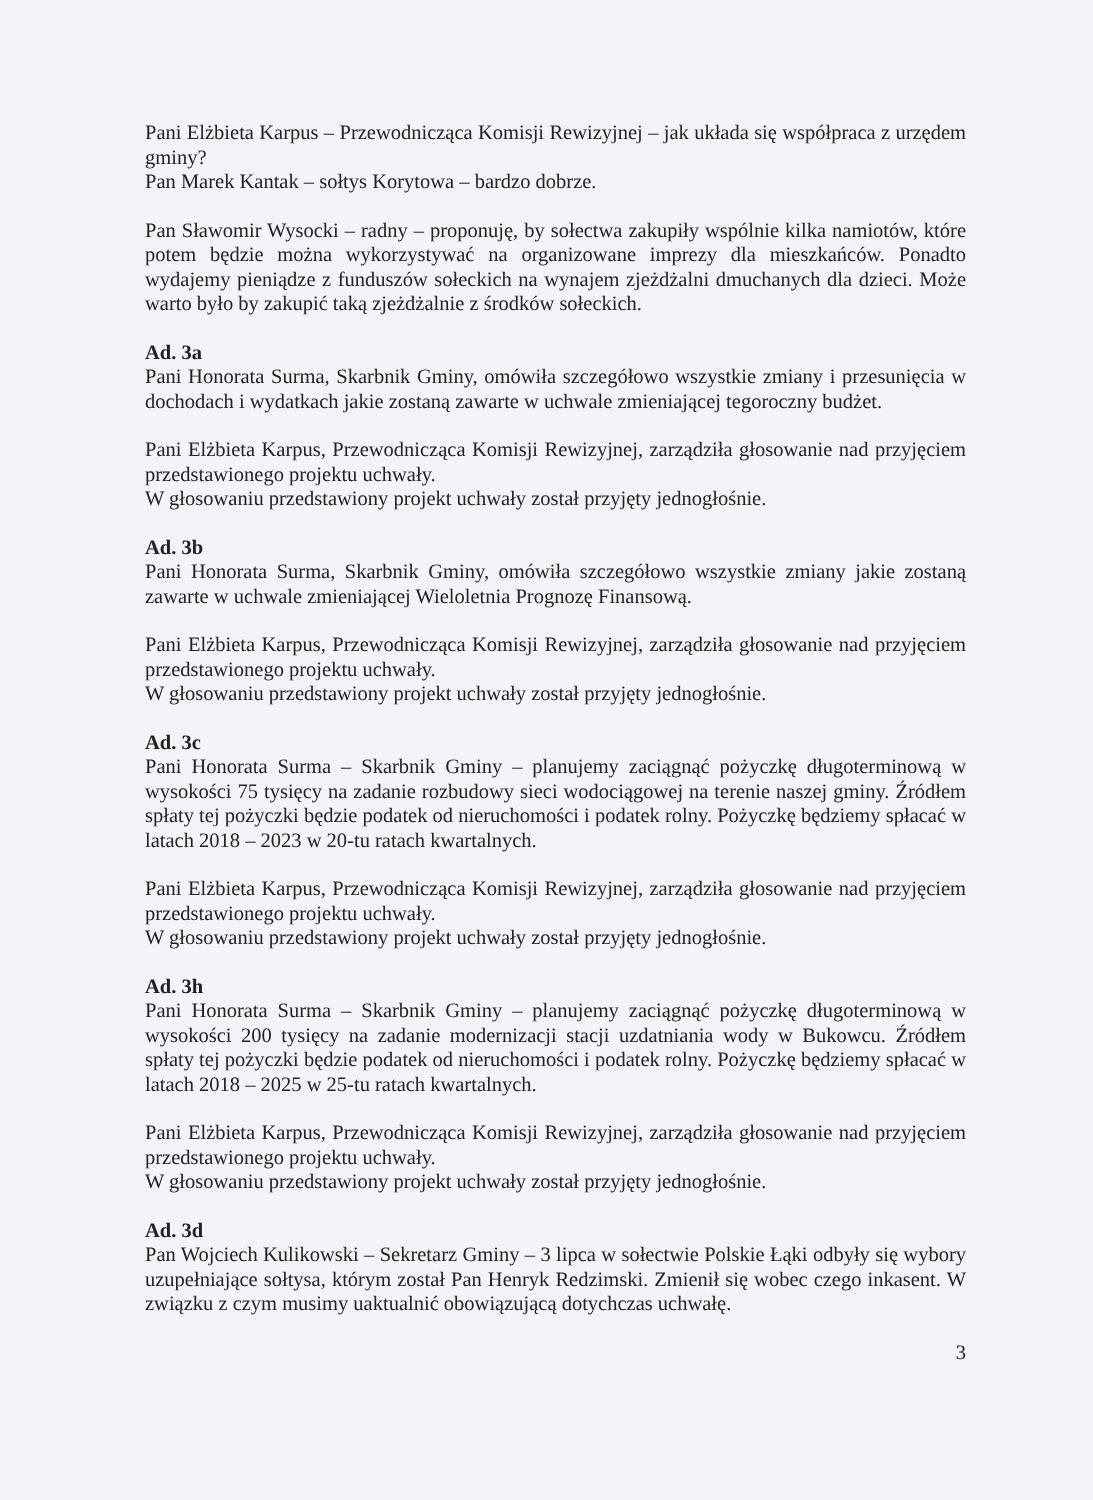Pani Elżbieta Karpus – Przewodnicząca Komisji Rewizyjnej – jak układa się współpraca z urzędem gminy?
Pan Marek Kantak – sołtys Korytowa – bardzo dobrze.
Pan Sławomir Wysocki – radny – proponuję, by sołectwa zakupiły wspólnie kilka namiotów, które potem będzie można wykorzystywać na organizowane imprezy dla mieszkańców. Ponadto wydajemy pieniądze z funduszów sołeckich na wynajem zjeżdżalni dmuchanych dla dzieci. Może warto było by zakupić taką zjeżdżalnie z środków sołeckich.
Ad. 3a
Pani Honorata Surma, Skarbnik Gminy, omówiła szczegółowo wszystkie zmiany i przesunięcia w dochodach i wydatkach jakie zostaną zawarte w uchwale zmieniającej tegoroczny budżet.
Pani Elżbieta Karpus, Przewodnicząca Komisji Rewizyjnej, zarządziła głosowanie nad przyjęciem przedstawionego projektu uchwały.
W głosowaniu przedstawiony projekt uchwały został przyjęty jednogłośnie.
Ad. 3b
Pani Honorata Surma, Skarbnik Gminy, omówiła szczegółowo wszystkie zmiany jakie zostaną zawarte w uchwale zmieniającej Wieloletnia Prognozę Finansową.
Pani Elżbieta Karpus, Przewodnicząca Komisji Rewizyjnej, zarządziła głosowanie nad przyjęciem przedstawionego projektu uchwały.
W głosowaniu przedstawiony projekt uchwały został przyjęty jednogłośnie.
Ad. 3c
Pani Honorata Surma – Skarbnik Gminy – planujemy zaciągnąć pożyczkę długoterminową w wysokości 75 tysięcy na zadanie rozbudowy sieci wodociągowej na terenie naszej gminy. Źródłem spłaty tej pożyczki będzie podatek od nieruchomości i podatek rolny. Pożyczkę będziemy spłacać w latach 2018 – 2023 w 20-tu ratach kwartalnych.
Pani Elżbieta Karpus, Przewodnicząca Komisji Rewizyjnej, zarządziła głosowanie nad przyjęciem przedstawionego projektu uchwały.
W głosowaniu przedstawiony projekt uchwały został przyjęty jednogłośnie.
Ad. 3h
Pani Honorata Surma – Skarbnik Gminy – planujemy zaciągnąć pożyczkę długoterminową w wysokości 200 tysięcy na zadanie modernizacji stacji uzdatniania wody w Bukowcu. Źródłem spłaty tej pożyczki będzie podatek od nieruchomości i podatek rolny. Pożyczkę będziemy spłacać w latach 2018 – 2025 w 25-tu ratach kwartalnych.
Pani Elżbieta Karpus, Przewodnicząca Komisji Rewizyjnej, zarządziła głosowanie nad przyjęciem przedstawionego projektu uchwały.
W głosowaniu przedstawiony projekt uchwały został przyjęty jednogłośnie.
Ad. 3d
Pan Wojciech Kulikowski – Sekretarz Gminy – 3 lipca w sołectwie Polskie Łąki odbyły się wybory uzupełniające sołtysa, którym został Pan Henryk Redzimski. Zmienił się wobec czego inkasent. W związku z czym musimy uaktualnić obowiązującą dotychczas uchwałę.
3